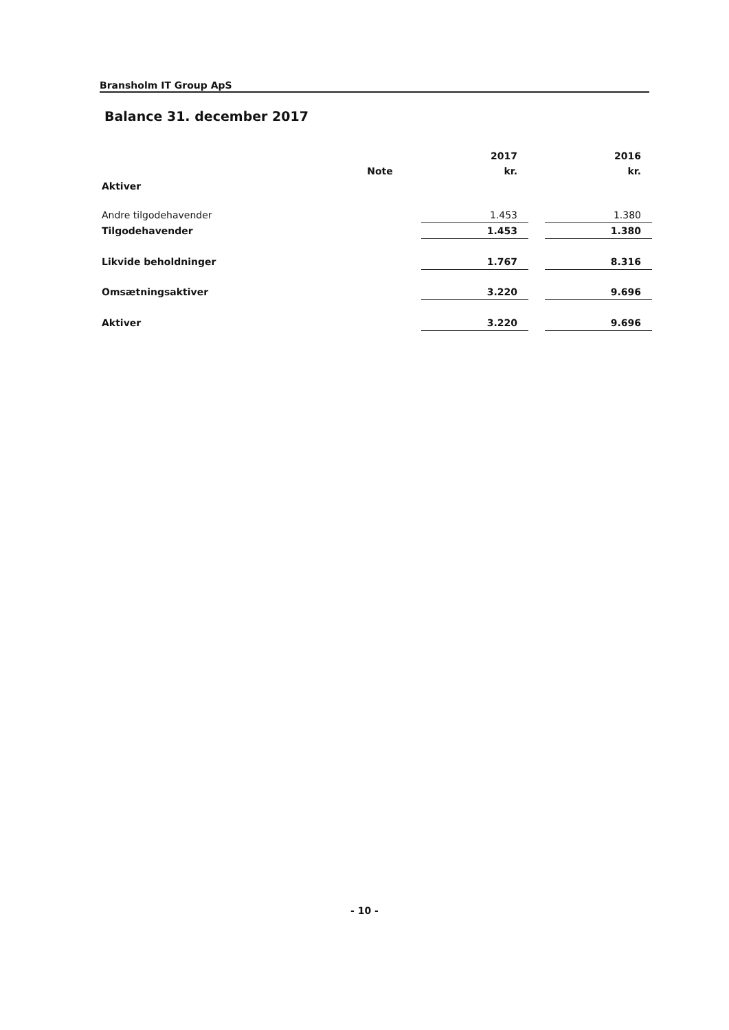Bransholm IT Group ApS
Balance 31. december 2017
| | | 2017 | | 2016 |
| --- | --- | --- | --- | --- |
| | Note | kr. | | kr. |
| Aktiver | | | | |
| Andre tilgodehavender | | 1.453 | | 1.380 |
| Tilgodehavender | | 1.453 | | 1.380 |
| Likvide beholdninger | | 1.767 | | 8.316 |
| Omsætningsaktiver | | 3.220 | | 9.696 |
| Aktiver | | 3.220 | | 9.696 |
- 10 -